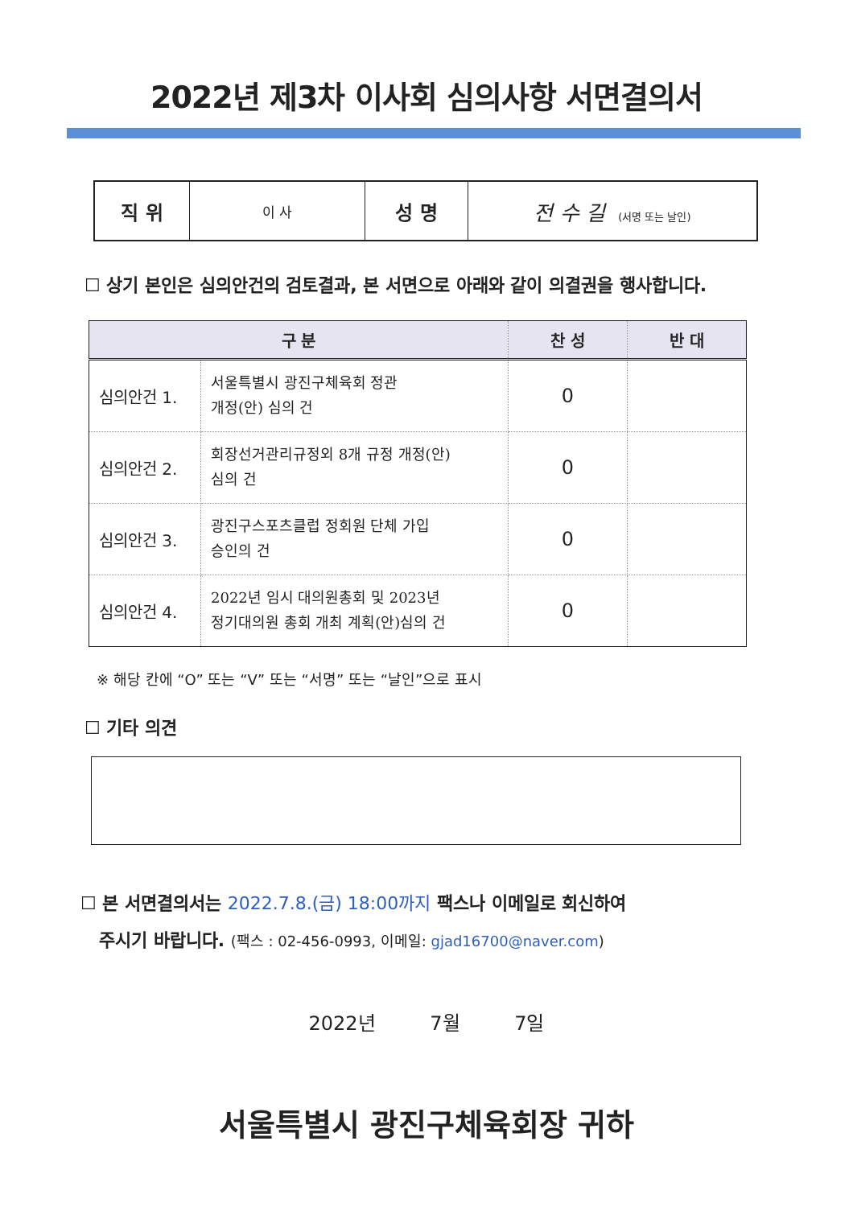2022년 제3차 이사회 심의사항 서면결의서
| 직 위 | 이 사 | 성 명 | 전 수 길 (서명 또는 날인) |
☐ 상기 본인은 심의안건의 검토결과, 본 서면으로 아래와 같이 의결권을 행사합니다.
| 구 분 | | 찬 성 | 반 대 |
| --- | --- | --- | --- |
| 심의안건 1. | 서울특별시 광진구체육회 정관 개정(안) 심의 건 | 0 | |
| 심의안건 2. | 회장선거관리규정외 8개 규정 개정(안) 심의 건 | 0 | |
| 심의안건 3. | 광진구스포츠클럽 정회원 단체 가입 승인의 건 | 0 | |
| 심의안건 4. | 2022년 임시 대의원총회 및 2023년 정기대의원 총회 개최 계획(안)심의 건 | 0 | |
※ 해당 칸에 “O” 또는 “V” 또는 “서명” 또는 “날인”으로 표시
☐ 기타 의견
☐ 본 서면결의서는 2022.7.8.(금) 18:00까지 팩스나 이메일로 회신하여
주시기 바랍니다. (팩스 : 02-456-0993, 이메일: gjad16700@naver.com)
2022년 7월 7일
서울특별시 광진구체육회장 귀하